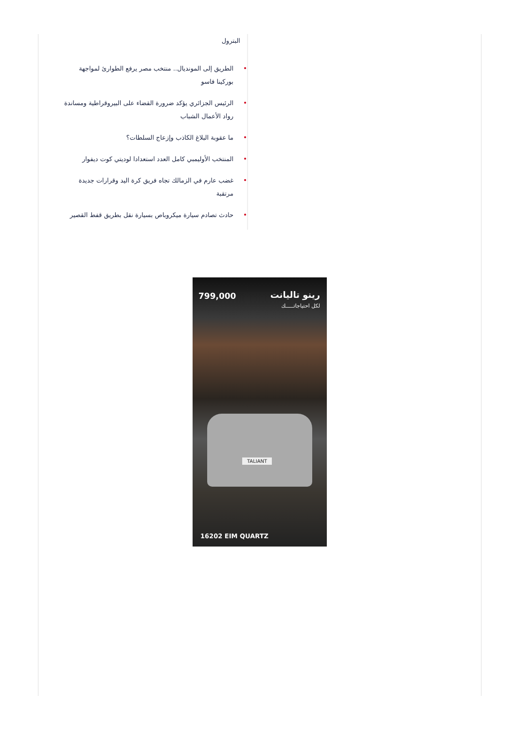البترول
الطريق إلى المونديال.. منتخب مصر يرفع الطوارئ لمواجهة بوركينا فاسو
الرئيس الجزائري يؤكد ضرورة القضاء على البيروقراطية ومساندة رواد الأعمال الشباب
ما عقوبة البلاغ الكاذب وإزعاج السلطات؟
المنتخب الأوليمبي كامل العدد استعدادا لوديتي كوت ديفوار
غضب عارم في الزمالك تجاه فريق كرة اليد وقرارات جديدة مرتقبة
حادث تصادم سيارة ميكروباص بسيارة نقل بطريق قفط القصير
رينو تاليانت
لكل احتياجاتـــــك
799,000
TALIANT
16202 EIM QUARTZ